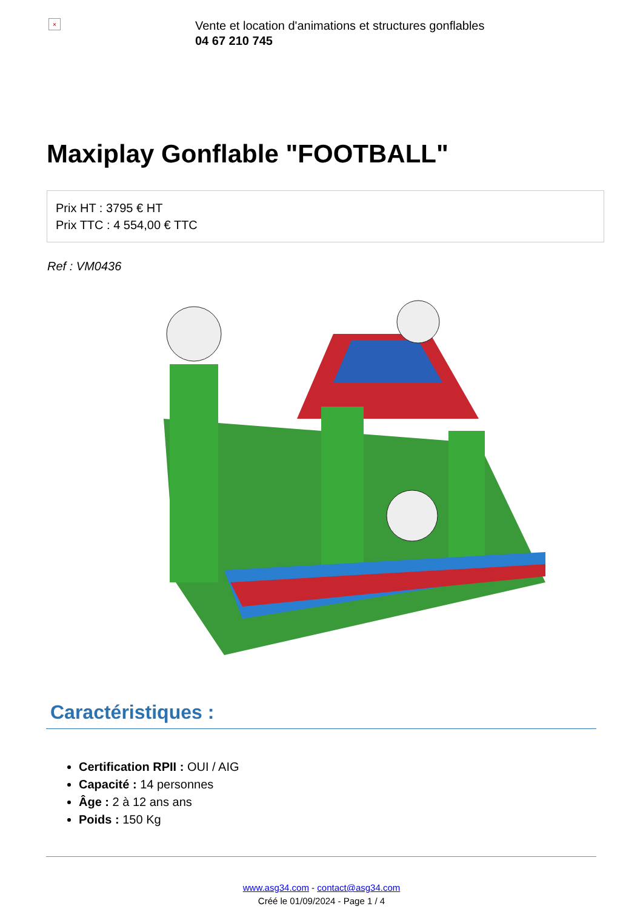×
Vente et location d'animations et structures gonflables
04 67 210 745
Maxiplay Gonflable "FOOTBALL"
Prix HT : 3795 € HT
Prix TTC : 4 554,00 € TTC
Ref : VM0436
Caractéristiques :
Certification RPII : OUI / AIG
Capacité : 14 personnes
Âge : 2 à 12 ans ans
Poids : 150 Kg
www.asg34.com - contact@asg34.com
Créé le 01/09/2024 - Page 1 / 4